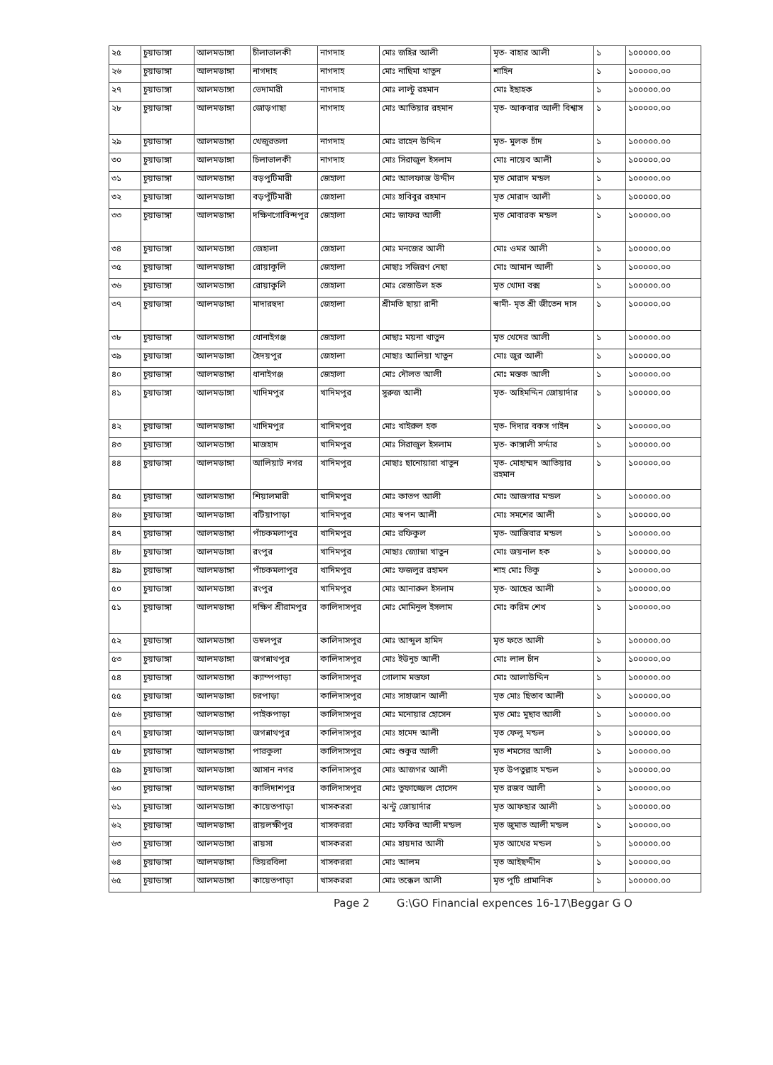| ২৫ | চুয়াডাঙ্গা | আলমডাঙ্গা | চীলাভালকী | নাগদাহ | মোঃ জহির আলী | মৃত- বাহার আলী | ১ | ১০০০০০.০০ |
| ২৬ | চুয়াডাঙ্গা | আলমডাঙ্গা | নাগদাহ | নাগদাহ | মোঃ নাছিমা খাতুন | শাহিন | ১ | ১০০০০০.০০ |
| ২৭ | চুয়াডাঙ্গা | আলমডাঙ্গা | ভেদামারী | নাগদাহ | মোঃ লাল্টু রহমান | মোঃ ইছাহক | ১ | ১০০০০০.০০ |
| ২৮ | চুয়াডাঙ্গা | আলমডাঙ্গা | জোড়গাছা | নাগদাহ | মোঃ আতিয়ার রহমান | মৃত- আকবার আলী বিশ্বাস | ১ | ১০০০০০.০০ |
| ২৯ | চুয়াডাঙ্গা | আলমডাঙ্গা | খেজুরতলা | নাগদাহ | মোঃ রাহেন উদ্দিন | মৃত- মুলক চাঁদ | ১ | ১০০০০০.০০ |
| ৩০ | চুয়াডাঙ্গা | আলমডাঙ্গা | চিলাভালকী | নাগদাহ | মোঃ সিরাজুল ইসলাম | মোঃ নায়েব আলী | ১ | ১০০০০০.০০ |
| ৩১ | চুয়াডাঙ্গা | আলমডাঙ্গা | বড়পুটিমারী | জেহালা | মোঃ আলফাজ উদ্দীন | মৃত মোরাদ মন্ডল | ১ | ১০০০০০.০০ |
| ৩২ | চুয়াডাঙ্গা | আলমডাঙ্গা | বড়পুঁটিমারী | জেহালা | মোঃ হাবিবুর রহমান | মৃত মোরাদ আলী | ১ | ১০০০০০.০০ |
| ৩৩ | চুয়াডাঙ্গা | আলমডাঙ্গা | দক্ষিণগোবিন্দপুর | জেহালা | মোঃ জাফর আলী | মৃত মোবারক মন্ডল | ১ | ১০০০০০.০০ |
| ৩৪ | চুয়াডাঙ্গা | আলমডাঙ্গা | জেহালা | জেহালা | মোঃ মনজের আলী | মোঃ ওমর আলী | ১ | ১০০০০০.০০ |
| ৩৫ | চুয়াডাঙ্গা | আলমডাঙ্গা | রোয়াকুলি | জেহালা | মোছাঃ সজিরণ নেছা | মোঃ আমান আলী | ১ | ১০০০০০.০০ |
| ৩৬ | চুয়াডাঙ্গা | আলমডাঙ্গা | রোয়াকুলি | জেহালা | মোঃ রেজাউল হক | মৃত খোদা বক্স | ১ | ১০০০০০.০০ |
| ৩৭ | চুয়াডাঙ্গা | আলমডাঙ্গা | মাদারহুদা | জেহালা | শ্রীমতি ছায়া রানী | স্বামী- মৃত শ্রী জীতেন দাস | ১ | ১০০০০০.০০ |
| ৩৮ | চুয়াডাঙ্গা | আলমডাঙ্গা | ধোনাইগঞ্জ | জেহালা | মোছাঃ ময়না খাতুন | মৃত খেদের আলী | ১ | ১০০০০০.০০ |
| ৩৯ | চুয়াডাঙ্গা | আলমডাঙ্গা | হৈদয়পুর | জেহালা | মোছাঃ আলিয়া খাতুন | মোঃ জুর আলী | ১ | ১০০০০০.০০ |
| ৪০ | চুয়াডাঙ্গা | আলমডাঙ্গা | ধানাইগঞ্জ | জেহালা | মোঃ দৌলত আলী | মোঃ মস্তক আলী | ১ | ১০০০০০.০০ |
| ৪১ | চুয়াডাঙ্গা | আলমডাঙ্গা | খাদিমপুর | খাদিমপুর | সুরুজ আলী | মৃত- অহিমদ্দিন জোয়ার্দার | ১ | ১০০০০০.০০ |
| ৪২ | চুয়াডাঙ্গা | আলমডাঙ্গা | খাদিমপুর | খাদিমপুর | মোঃ খাইরুল হক | মৃত- দিদার বকস গাইন | ১ | ১০০০০০.০০ |
| ৪৩ | চুয়াডাঙ্গা | আলমডাঙ্গা | মাজহাদ | খাদিমপুর | মোঃ সিরাজুল ইসলাম | মৃত- কাঙ্গালী সর্দ্দার | ১ | ১০০০০০.০০ |
| ৪৪ | চুয়াডাঙ্গা | আলমডাঙ্গা | আলিয়াট নগর | খাদিমপুর | মোছাঃ ছানোয়ারা খাতুন | মৃত- মোহাম্মদ আতিয়ার রহমান | ১ | ১০০০০০.০০ |
| ৪৫ | চুয়াডাঙ্গা | আলমডাঙ্গা | শিয়ালমারী | খাদিমপুর | মোঃ কাতপ আলী | মোঃ আজগার মন্ডল | ১ | ১০০০০০.০০ |
| ৪৬ | চুয়াডাঙ্গা | আলমডাঙ্গা | বটিয়াপাড়া | খাদিমপুর | মোঃ স্বপন আলী | মোঃ সমশের আলী | ১ | ১০০০০০.০০ |
| ৪৭ | চুয়াডাঙ্গা | আলমডাঙ্গা | পাঁচকমলাপুর | খাদিমপুর | মোঃ রফিকুল | মৃত- আজিবার মন্ডল | ১ | ১০০০০০.০০ |
| ৪৮ | চুয়াডাঙ্গা | আলমডাঙ্গা | রংপুর | খাদিমপুর | মোছাঃ জ্যোস্না খাতুন | মোঃ জয়নাল হক | ১ | ১০০০০০.০০ |
| ৪৯ | চুয়াডাঙ্গা | আলমডাঙ্গা | পাঁচকমলাপুর | খাদিমপুর | মোঃ ফজলুর রহামন | শাহ মোঃ ভিকু | ১ | ১০০০০০.০০ |
| ৫০ | চুয়াডাঙ্গা | আলমডাঙ্গা | রংপুর | খাদিমপুর | মোঃ আনারুল ইসলাম | মৃত- আছের আলী | ১ | ১০০০০০.০০ |
| ৫১ | চুয়াডাঙ্গা | আলমডাঙ্গা | দক্ষিণ শ্রীরামপুর | কালিদাসপুর | মোঃ মোমিনুল ইসলাম | মোঃ করিম শেখ | ১ | ১০০০০০.০০ |
| ৫২ | চুয়াডাঙ্গা | আলমডাঙ্গা | ডম্বলপুর | কালিদাসপুর | মোঃ আব্দুল হামিদ | মৃত ফতে আলী | ১ | ১০০০০০.০০ |
| ৫৩ | চুয়াডাঙ্গা | আলমডাঙ্গা | জগন্নাথপুর | কালিদাসপুর | মোঃ ইউনুচ আলী | মোঃ লাল চাঁন | ১ | ১০০০০০.০০ |
| ৫৪ | চুয়াডাঙ্গা | আলমডাঙ্গা | ক্যাম্পপাড়া | কালিদাসপুর | গোলাম মস্তফা | মোঃ আলাউদ্দিন | ১ | ১০০০০০.০০ |
| ৫৫ | চুয়াডাঙ্গা | আলমডাঙ্গা | চরপাড়া | কালিদাসপুর | মোঃ সাহাজান আলী | মৃত মোঃ ছিতাব আলী | ১ | ১০০০০০.০০ |
| ৫৬ | চুয়াডাঙ্গা | আলমডাঙ্গা | পাইকপাড়া | কালিদাসপুর | মোঃ মনোয়ার হোসেন | মৃত মোঃ মুছাব আলী | ১ | ১০০০০০.০০ |
| ৫৭ | চুয়াডাঙ্গা | আলমডাঙ্গা | জগন্নাথপুর | কালিদাসপুর | মোঃ হামেদ আলী | মৃত ফেলু মন্ডল | ১ | ১০০০০০.০০ |
| ৫৮ | চুয়াডাঙ্গা | আলমডাঙ্গা | পারকুলা | কালিদাসপুর | মোঃ শুকুর আলী | মৃত শমসের আলী | ১ | ১০০০০০.০০ |
| ৫৯ | চুয়াডাঙ্গা | আলমডাঙ্গা | আসান নগর | কালিদাসপুর | মোঃ আজগর আলী | মৃত উপতুল্লাহ মন্ডল | ১ | ১০০০০০.০০ |
| ৬০ | চুয়াডাঙ্গা | আলমডাঙ্গা | কালিদাশপুর | কালিদাসপুর | মোঃ তুফাজ্জেল হোসেন | মৃত রজব আলী | ১ | ১০০০০০.০০ |
| ৬১ | চুয়াডাঙ্গা | আলমডাঙ্গা | কায়েতপাড়া | খাসকররা | ঝন্টু জোয়ার্দার | মৃত আফছার আলী | ১ | ১০০০০০.০০ |
| ৬২ | চুয়াডাঙ্গা | আলমডাঙ্গা | রায়লক্ষীপুর | খাসকররা | মোঃ ফকির আলী মন্ডল | মৃত জুমাত আলী মন্ডল | ১ | ১০০০০০.০০ |
| ৬৩ | চুয়াডাঙ্গা | আলমডাঙ্গা | রায়সা | খাসকররা | মোঃ হায়দার আলী | মৃত আখের মন্ডল | ১ | ১০০০০০.০০ |
| ৬৪ | চুয়াডাঙ্গা | আলমডাঙ্গা | তিয়রবিলা | খাসকররা | মোঃ আলম | মৃত আইছদ্দীন | ১ | ১০০০০০.০০ |
| ৬৫ | চুয়াডাঙ্গা | আলমডাঙ্গা | কায়েতপাড়া | খাসকররা | মোঃ তক্কেল আলী | মৃত পুটি প্রামানিক | ১ | ১০০০০০.০০ |
Page 2 G:\GO Financial expences 16-17\Beggar G O